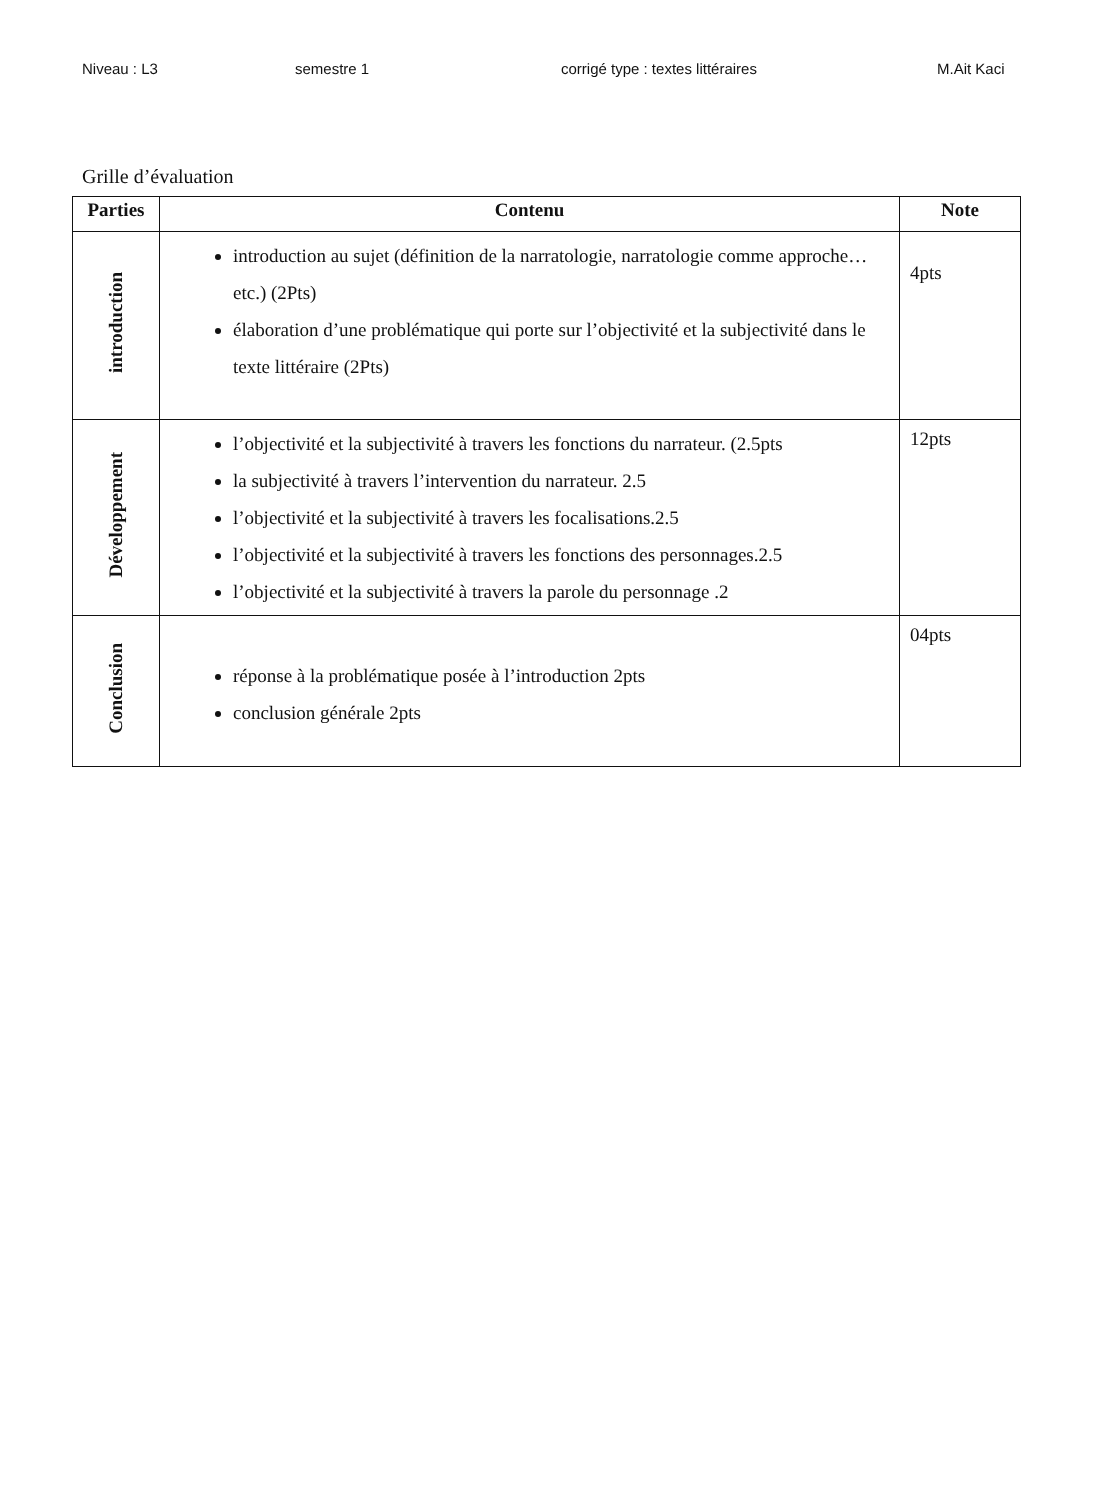Niveau : L3 semestre 1 corrigé type : textes littéraires M.Ait Kaci
Grille d’évaluation
| Parties | Contenu | Note |
| --- | --- | --- |
| introduction | introduction au sujet (définition de la narratologie, narratologie comme approche…etc.) (2Pts) élaboration d’une problématique qui porte sur l’objectivité et la subjectivité dans le texte littéraire (2Pts) | 4pts |
| Développement | l’objectivité et la subjectivité à travers les fonctions du narrateur. (2.5pts la subjectivité à travers l’intervention du narrateur. 2.5 l’objectivité et la subjectivité à travers les focalisations.2.5 l’objectivité et la subjectivité à travers les fonctions des personnages.2.5 l’objectivité et la subjectivité à travers la parole du personnage .2 | 12pts |
| Conclusion | réponse à la problématique posée à l’introduction 2pts conclusion générale 2pts | 04pts |